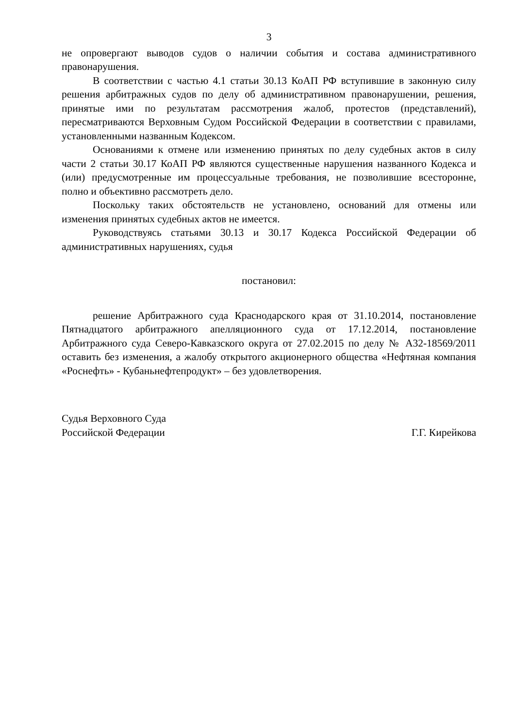3
не опровергают выводов судов о наличии события и состава административного правонарушения.
В соответствии с частью 4.1 статьи 30.13 КоАП РФ вступившие в законную силу решения арбитражных судов по делу об административном правонарушении, решения, принятые ими по результатам рассмотрения жалоб, протестов (представлений), пересматриваются Верховным Судом Российской Федерации в соответствии с правилами, установленными названным Кодексом.
Основаниями к отмене или изменению принятых по делу судебных актов в силу части 2 статьи 30.17 КоАП РФ являются существенные нарушения названного Кодекса и (или) предусмотренные им процессуальные требования, не позволившие всесторонне, полно и объективно рассмотреть дело.
Поскольку таких обстоятельств не установлено, оснований для отмены или изменения принятых судебных актов не имеется.
Руководствуясь статьями 30.13 и 30.17 Кодекса Российской Федерации об административных нарушениях, судья
постановил:
решение Арбитражного суда Краснодарского края от 31.10.2014, постановление Пятнадцатого арбитражного апелляционного суда от 17.12.2014, постановление Арбитражного суда Северо-Кавказского округа от 27.02.2015 по делу № А32-18569/2011 оставить без изменения, а жалобу открытого акционерного общества «Нефтяная компания «Роснефть» - Кубаньнефтепродукт» – без удовлетворения.
Судья Верховного Суда
Российской Федерации
Г.Г. Кирейкова